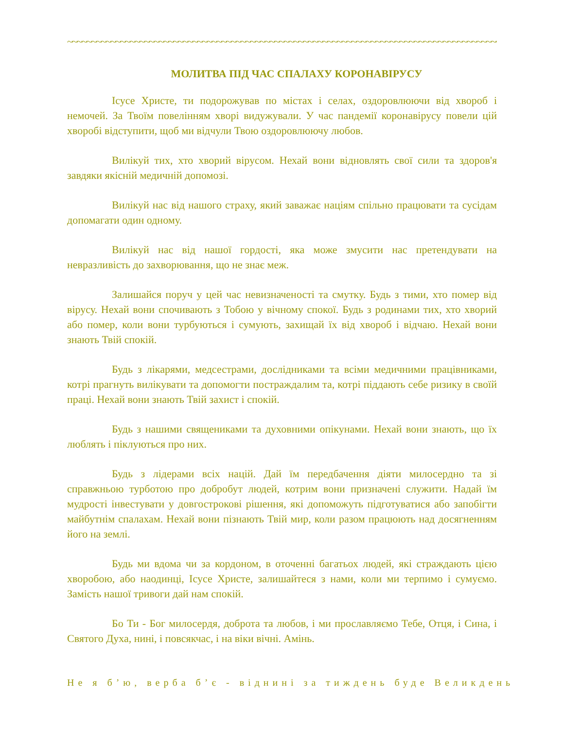~~~~~~~~~~~~~~~~~~~~~~~~~~~~~~~~~~~~~~~~~~~~~~~~~~~~~~~~~~~~~~~~~~~~~~~~~~~~~~~~~~~~~~~~~~~~
МОЛИТВА ПІД ЧАС СПАЛАХУ КОРОНАВІРУСУ
Ісусе Христе, ти подорожував по містах і селах, оздоровлюючи від хвороб і немочей. За Твоїм повелінням хворі видужували. У час пандемії коронавірусу повели цій хворобі відступити, щоб ми відчули Твою оздоровлюючу любов.
Вилікуй тих, хто хворий вірусом. Нехай вони відновлять свої сили та здоров'я завдяки якісній медичній допомозі.
Вилікуй нас від нашого страху, який заважає націям спільно працювати та сусідам допомагати один одному.
Вилікуй нас від нашої гордості, яка може змусити нас претендувати на невразливість до захворювання, що не знає меж.
Залишайся поруч у цей час невизначеності та смутку. Будь з тими, хто помер від вірусу. Нехай вони спочивають з Тобою у вічному спокої. Будь з родинами тих, хто хворий або помер, коли вони турбуються і сумують, захищай їх від хвороб і відчаю. Нехай вони знають Твій спокій.
Будь з лікарями, медсестрами, дослідниками та всіми медичними працівниками, котрі прагнуть вилікувати та допомогти постраждалим та, котрі піддають себе ризику в своїй праці. Нехай вони знають Твій захист і спокій.
Будь з нашими священиками та духовними опікунами. Нехай вони знають, що їх люблять і піклуються про них.
Будь з лідерами всіх націй. Дай їм передбачення діяти милосердно та зі справжньою турботою про добробут людей, котрим вони призначені служити. Надай їм мудрості інвестувати у довгострокові рішення, які допоможуть підготуватися або запобігти майбутнім спалахам. Нехай вони пізнають Твій мир, коли разом працюють над досягненням його на землі.
Будь ми вдома чи за кордоном, в оточенні багатьох людей, які страждають цією хворобою, або наодинці, Ісусе Христе, залишайтеся з нами, коли ми терпимо і сумуємо. Замість нашої тривоги дай нам спокій.
Бо Ти - Бог милосердя, доброта та любов, і ми прославляємо Тебе, Отця, і Сина, і Святого Духа, нині, і повсякчас, і на віки вічні. Амінь.
Не я б’ю, верба б’є - віднині за тиждень буде Великдень